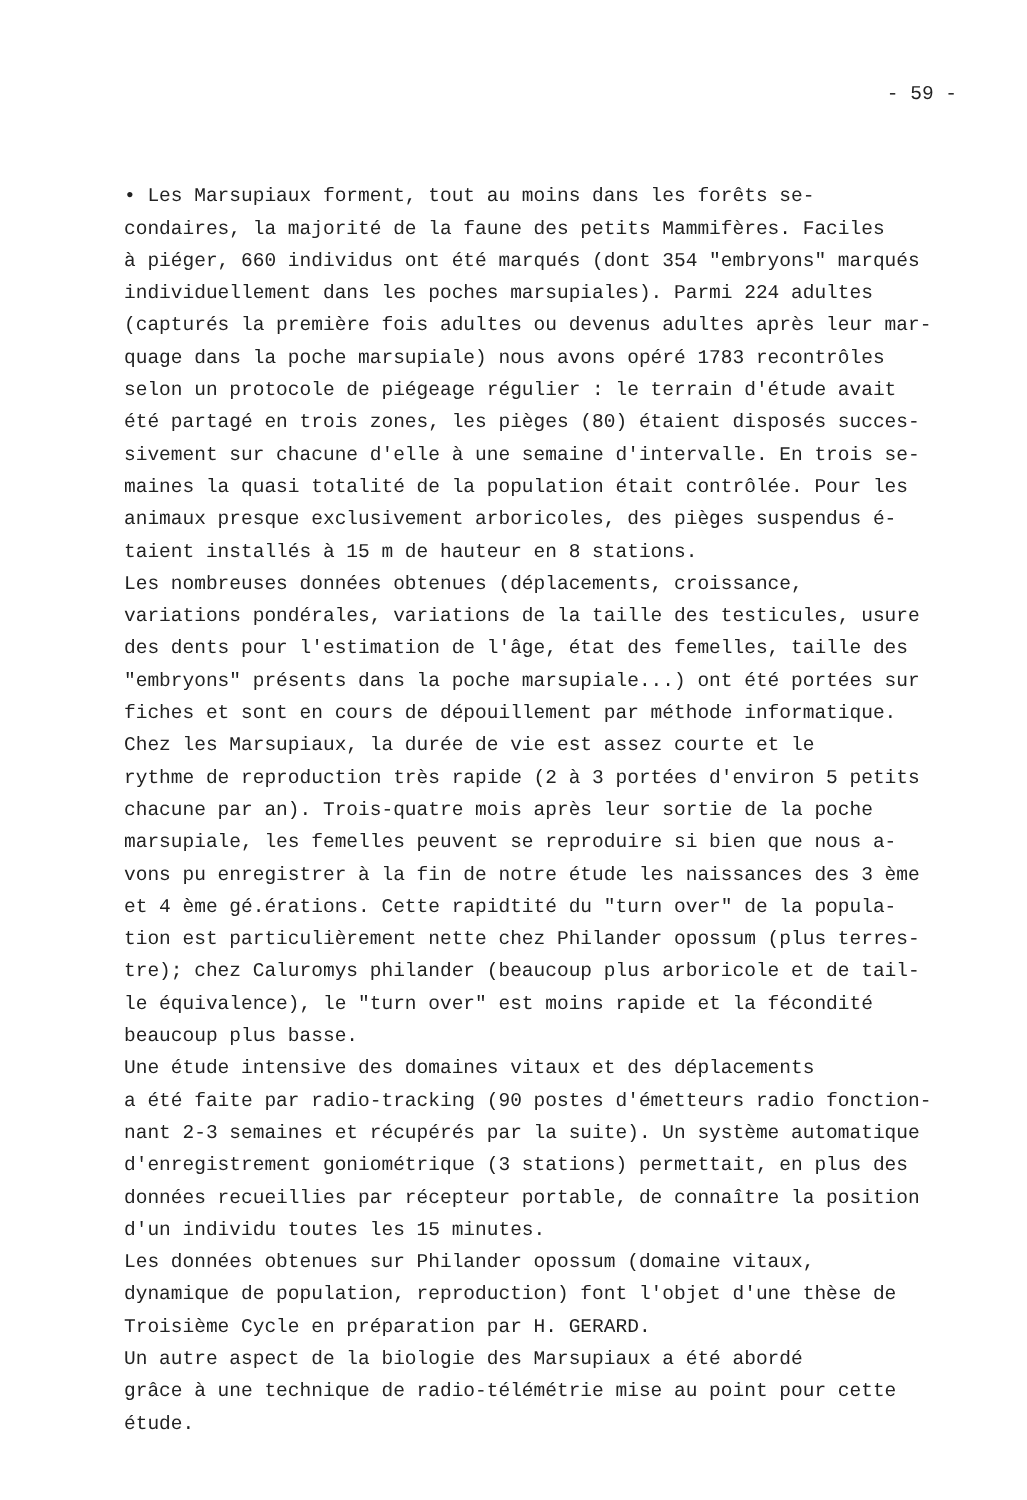- 59 -
• Les Marsupiaux forment, tout au moins dans les forêts se- condaires, la majorité de la faune des petits Mammifères. Faciles à piéger, 660 individus ont été marqués (dont 354 "embryons" marqués individuellement dans les poches marsupiales). Parmi 224 adultes (capturés la première fois adultes ou devenus adultes après leur mar- quage dans la poche marsupiale) nous avons opéré 1783 recontrôles selon un protocole de piégeage régulier : le terrain d'étude avait été partagé en trois zones, les pièges (80) étaient disposés succes- sivement sur chacune d'elle à une semaine d'intervalle. En trois se- maines la quasi totalité de la population était contrôlée. Pour les animaux presque exclusivement arboricoles, des pièges suspendus é- taient installés à 15 m de hauteur en 8 stations.
Les nombreuses données obtenues (déplacements, croissance, variations pondérales, variations de la taille des testicules, usure des dents pour l'estimation de l'âge, état des femelles, taille des "embryons" présents dans la poche marsupiale...) ont été portées sur fiches et sont en cours de dépouillement par méthode informatique.
Chez les Marsupiaux, la durée de vie est assez courte et le rythme de reproduction très rapide (2 à 3 portées d'environ 5 petits chacune par an). Trois-quatre mois après leur sortie de la poche marsupiale, les femelles peuvent se reproduire si bien que nous a- vons pu enregistrer à la fin de notre étude les naissances des 3 ème et 4 ème gé.érations. Cette rapidtité du "turn over" de la popula- tion est particulièrement nette chez Philander opossum (plus terres- tre); chez Caluromys philander (beaucoup plus arboricole et de tail- le équivalence), le "turn over" est moins rapide et la fécondité beaucoup plus basse.
Une étude intensive des domaines vitaux et des déplacements a été faite par radio-tracking (90 postes d'émetteurs radio fonction- nant 2-3 semaines et récupérés par la suite). Un système automatique d'enregistrement goniométrique (3 stations) permettait, en plus des données recueillies par récepteur portable, de connaître la position d'un individu toutes les 15 minutes.
Les données obtenues sur Philander opossum (domaine vitaux, dynamique de population, reproduction) font l'objet d'une thèse de Troisième Cycle en préparation par H. GERARD.
Un autre aspect de la biologie des Marsupiaux a été abordé grâce à une technique de radio-télémétrie mise au point pour cette étude.